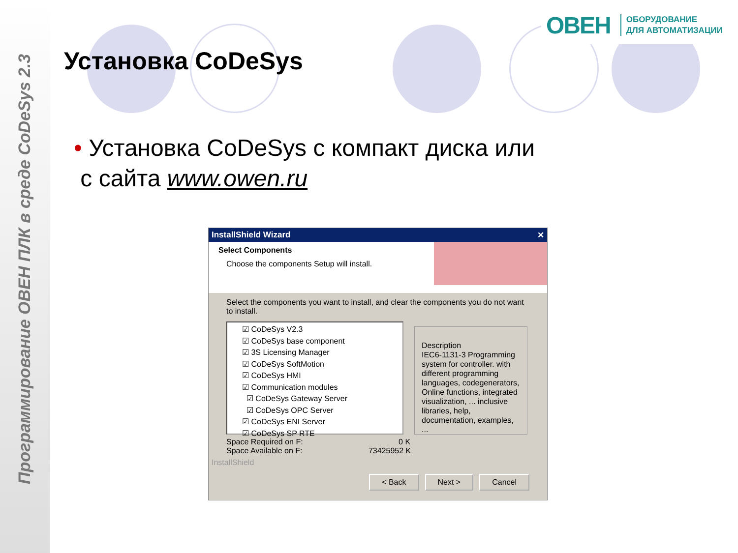Программирование ОВЕН ПЛК в среде CoDeSys 2.3
ОВЕН ОБОРУДОВАНИЕ
ДЛЯ АВТОМАТИЗАЦИИ
Установка CoDeSys
• Установка CoDeSys с компакт диска или
с сайта www.owen.ru
InstallShield Wizard ✕
Select Components
Choose the components Setup will install.
Select the components you want to install, and clear the components you do not want to install.
☑ CoDeSys V2.3
☑ CoDeSys base component
☑ 3S Licensing Manager
☑ CoDeSys SoftMotion
☑ CoDeSys HMI
☑ Communication modules
☑ CoDeSys Gateway Server
☑ CoDeSys OPC Server
☑ CoDeSys ENI Server
☑ CoDeSys SP RTE
Description
IEC6-1131-3 Programming system for controller. with different programming languages, codegenerators, Online functions, integrated visualization, ... inclusive libraries, help, documentation, examples, ...
Space Required on F: 0 K
Space Available on F: 73425952 K
InstallShield
< Back Next > Cancel